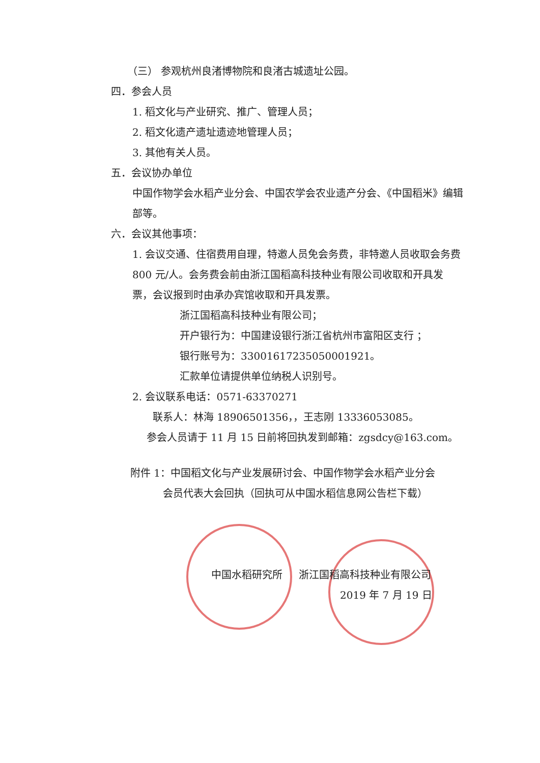（三） 参观杭州良渚博物院和良渚古城遗址公园。
四．参会人员
1. 稻文化与产业研究、推广、管理人员；
2. 稻文化遗产遗址遗迹地管理人员；
3. 其他有关人员。
五．会议协办单位
中国作物学会水稻产业分会、中国农学会农业遗产分会、《中国稻米》编辑部等。
六．会议其他事项：
1. 会议交通、住宿费用自理，特邀人员免会务费，非特邀人员收取会务费 800 元/人。会务费会前由浙江国稻高科技种业有限公司收取和开具发票，会议报到时由承办宾馆收取和开具发票。
浙江国稻高科技种业有限公司；
开户银行为：中国建设银行浙江省杭州市富阳区支行 ；
银行账号为：33001617235050001921。
汇款单位请提供单位纳税人识别号。
2. 会议联系电话：0571-63370271
联系人：林海 18906501356，，王志刚 13336053085。
参会人员请于 11 月 15 日前将回执发到邮箱：zgsdcy@163.com。
附件 1：中国稻文化与产业发展研讨会、中国作物学会水稻产业分会
会员代表大会回执（回执可从中国水稻信息网公告栏下载）
中国水稻研究所 浙江国稻高科技种业有限公司
2019 年 7 月 19 日